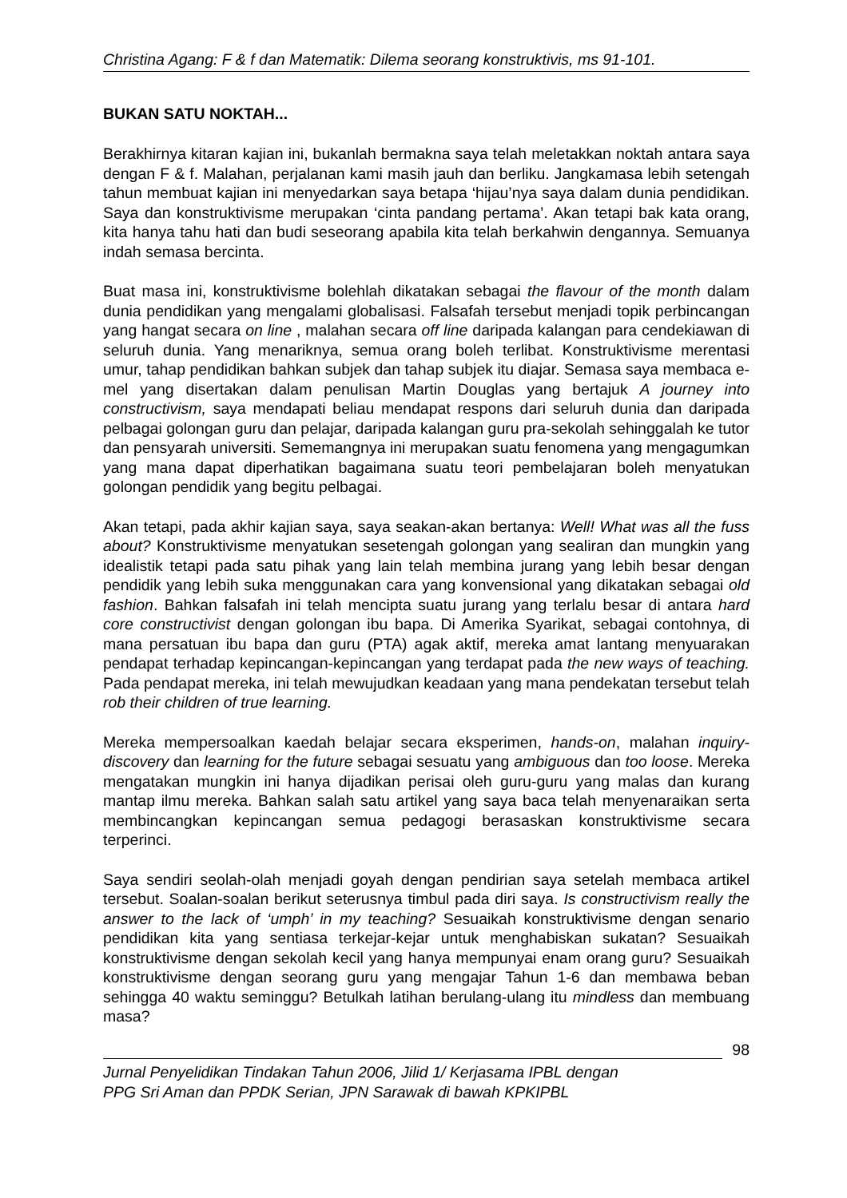Christina Agang: F & f dan Matematik: Dilema seorang konstruktivis, ms 91-101.
BUKAN SATU NOKTAH...
Berakhirnya kitaran kajian ini, bukanlah bermakna saya telah meletakkan noktah antara saya dengan F & f. Malahan, perjalanan kami masih jauh dan berliku. Jangkamasa lebih setengah tahun membuat kajian ini menyedarkan saya betapa ‘hijau’nya saya dalam dunia pendidikan. Saya dan konstruktivisme merupakan ‘cinta pandang pertama’. Akan tetapi bak kata orang, kita hanya tahu hati dan budi seseorang apabila kita telah berkahwin dengannya. Semuanya indah semasa bercinta.
Buat masa ini, konstruktivisme bolehlah dikatakan sebagai the flavour of the month dalam dunia pendidikan yang mengalami globalisasi. Falsafah tersebut menjadi topik perbincangan yang hangat secara on line , malahan secara off line daripada kalangan para cendekiawan di seluruh dunia. Yang menariknya, semua orang boleh terlibat. Konstruktivisme merentasi umur, tahap pendidikan bahkan subjek dan tahap subjek itu diajar. Semasa saya membaca e-mel yang disertakan dalam penulisan Martin Douglas yang bertajuk A journey into constructivism, saya mendapati beliau mendapat respons dari seluruh dunia dan daripada pelbagai golongan guru dan pelajar, daripada kalangan guru pra-sekolah sehinggalah ke tutor dan pensyarah universiti. Sememangnya ini merupakan suatu fenomena yang mengagumkan yang mana dapat diperhatikan bagaimana suatu teori pembelajaran boleh menyatukan golongan pendidik yang begitu pelbagai.
Akan tetapi, pada akhir kajian saya, saya seakan-akan bertanya: Well! What was all the fuss about? Konstruktivisme menyatukan sesetengah golongan yang sealiran dan mungkin yang idealistik tetapi pada satu pihak yang lain telah membina jurang yang lebih besar dengan pendidik yang lebih suka menggunakan cara yang konvensional yang dikatakan sebagai old fashion. Bahkan falsafah ini telah mencipta suatu jurang yang terlalu besar di antara hard core constructivist dengan golongan ibu bapa. Di Amerika Syarikat, sebagai contohnya, di mana persatuan ibu bapa dan guru (PTA) agak aktif, mereka amat lantang menyuarakan pendapat terhadap kepincangan-kepincangan yang terdapat pada the new ways of teaching. Pada pendapat mereka, ini telah mewujudkan keadaan yang mana pendekatan tersebut telah rob their children of true learning.
Mereka mempersoalkan kaedah belajar secara eksperimen, hands-on, malahan inquiry-discovery dan learning for the future sebagai sesuatu yang ambiguous dan too loose. Mereka mengatakan mungkin ini hanya dijadikan perisai oleh guru-guru yang malas dan kurang mantap ilmu mereka. Bahkan salah satu artikel yang saya baca telah menyenaraikan serta membincangkan kepincangan semua pedagogi berasaskan konstruktivisme secara terperinci.
Saya sendiri seolah-olah menjadi goyah dengan pendirian saya setelah membaca artikel tersebut. Soalan-soalan berikut seterusnya timbul pada diri saya. Is constructivism really the answer to the lack of ‘umph’ in my teaching? Sesuaikah konstruktivisme dengan senario pendidikan kita yang sentiasa terkejar-kejar untuk menghabiskan sukatan? Sesuaikah konstruktivisme dengan sekolah kecil yang hanya mempunyai enam orang guru? Sesuaikah konstruktivisme dengan seorang guru yang mengajar Tahun 1-6 dan membawa beban sehingga 40 waktu seminggu? Betulkah latihan berulang-ulang itu mindless dan membuang masa?
98
Jurnal Penyelidikan Tindakan Tahun 2006, Jilid 1/ Kerjasama IPBL dengan
PPG Sri Aman dan PPDK Serian, JPN Sarawak di bawah KPKIPBL